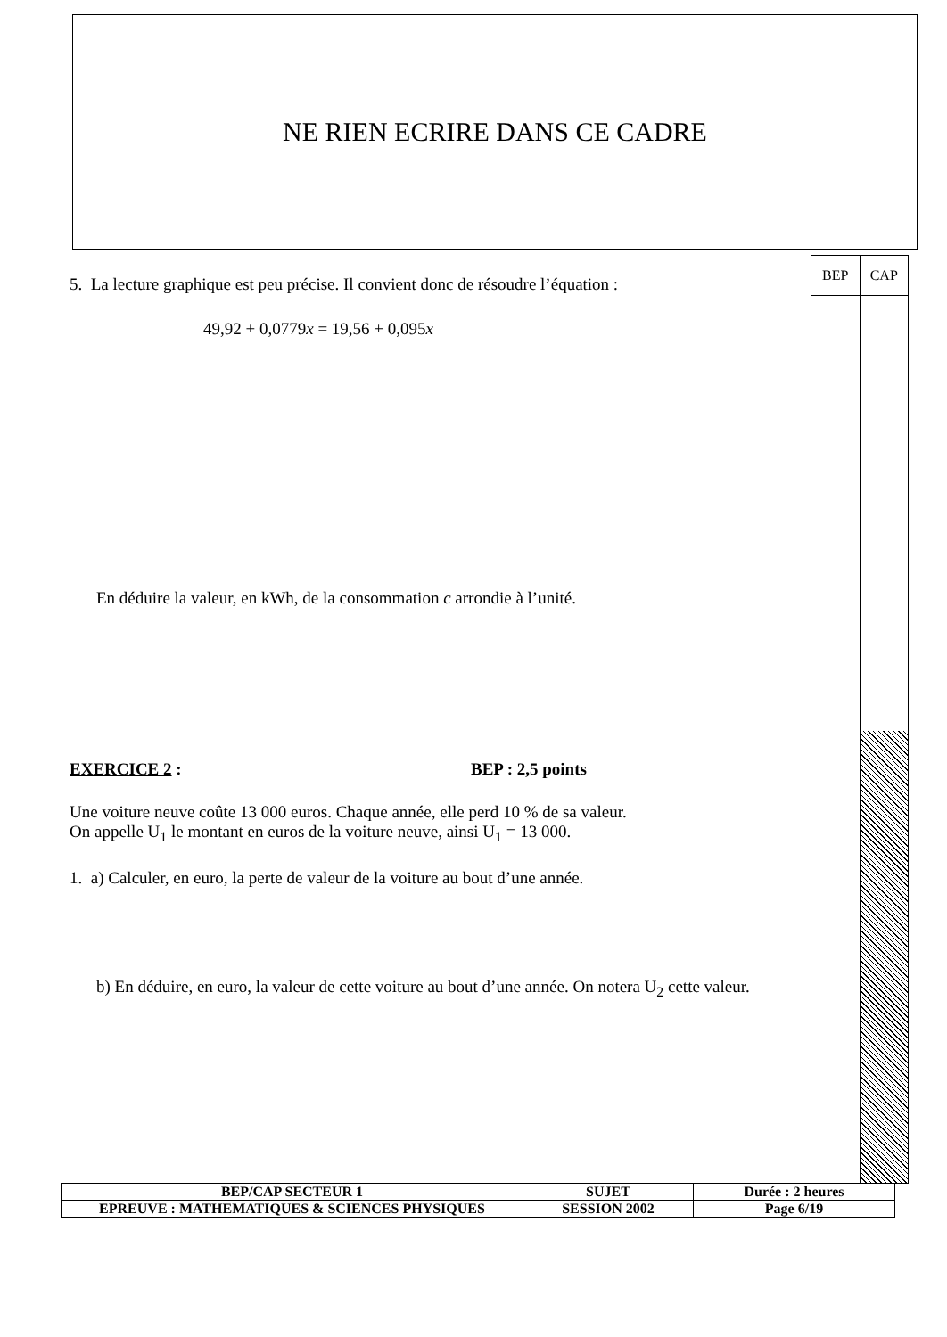NE RIEN ECRIRE DANS CE CADRE
BEP CAP
5. La lecture graphique est peu précise. Il convient donc de résoudre l’équation :
49,92 + 0,0779x = 19,56 + 0,095x
En déduire la valeur, en kWh, de la consommation c arrondie à l’unité.
EXERCICE 2 : BEP : 2,5 points
Une voiture neuve coûte 13 000 euros. Chaque année, elle perd 10 % de sa valeur.
On appelle U<sub>1</sub> le montant en euros de la voiture neuve, ainsi U<sub>1</sub> = 13 000.
1. a) Calculer, en euro, la perte de valeur de la voiture au bout d’une année.
b) En déduire, en euro, la valeur de cette voiture au bout d’une année. On notera U<sub>2</sub> cette valeur.
| BEP/CAP SECTEUR 1 | SUJET | Durée : 2 heures |
| EPREUVE : MATHEMATIQUES & SCIENCES PHYSIQUES | SESSION 2002 | Page 6/19 |